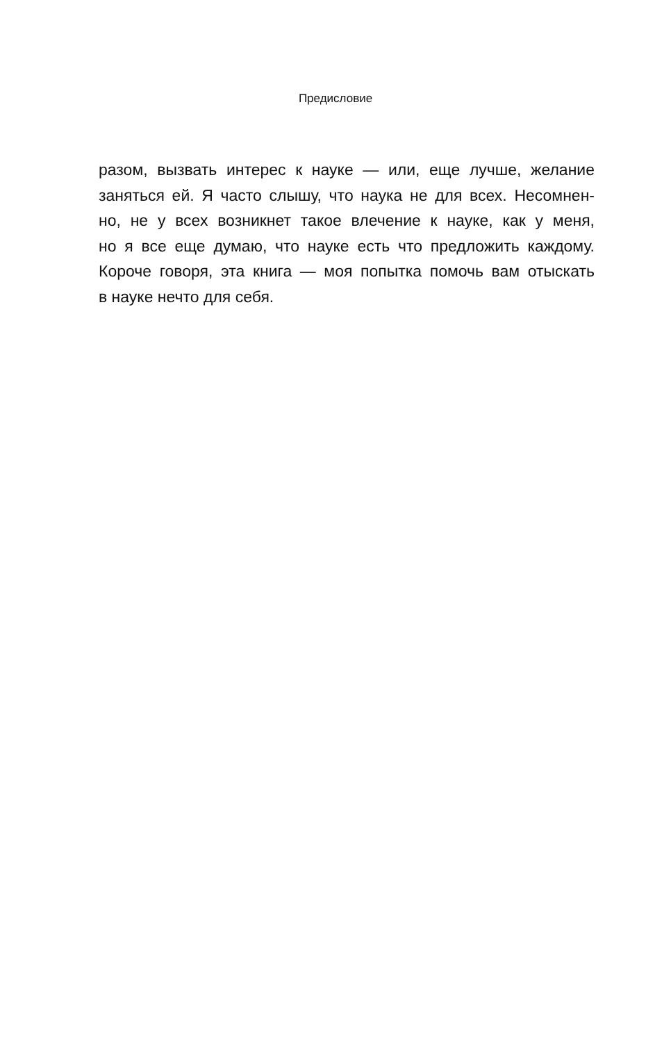Предисловие
разом, вызвать интерес к науке — или, еще лучше, желание
заняться ей. Я часто слышу, что наука не для всех. Несомнен-
но, не у всех возникнет такое влечение к науке, как у меня,
но я все еще думаю, что науке есть что предложить каждому.
Короче говоря, эта книга — моя попытка помочь вам отыскать
в науке нечто для себя.